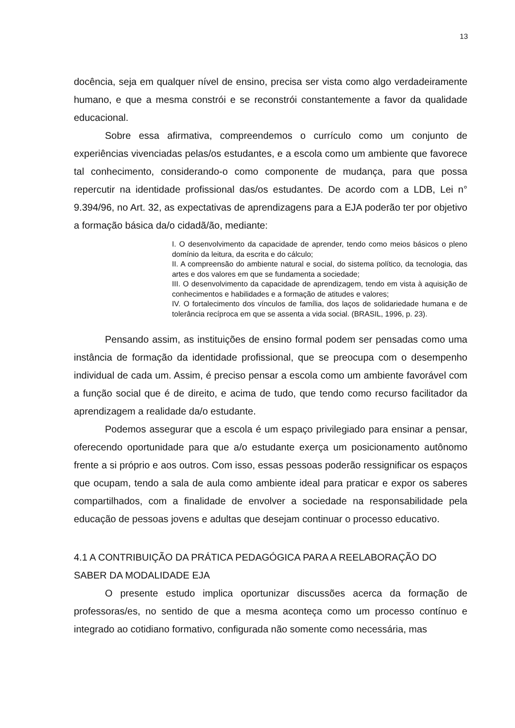13
docência, seja em qualquer nível de ensino, precisa ser vista como algo verdadeiramente humano, e que a mesma constrói e se reconstrói constantemente a favor da qualidade educacional.
Sobre essa afirmativa, compreendemos o currículo como um conjunto de experiências vivenciadas pelas/os estudantes, e a escola como um ambiente que favorece tal conhecimento, considerando-o como componente de mudança, para que possa repercutir na identidade profissional das/os estudantes. De acordo com a LDB, Lei n° 9.394/96, no Art. 32, as expectativas de aprendizagens para a EJA poderão ter por objetivo a formação básica da/o cidadã/ão, mediante:
I. O desenvolvimento da capacidade de aprender, tendo como meios básicos o pleno domínio da leitura, da escrita e do cálculo;
II. A compreensão do ambiente natural e social, do sistema político, da tecnologia, das artes e dos valores em que se fundamenta a sociedade;
III. O desenvolvimento da capacidade de aprendizagem, tendo em vista à aquisição de conhecimentos e habilidades e a formação de atitudes e valores;
IV. O fortalecimento dos vínculos de família, dos laços de solidariedade humana e de tolerância recíproca em que se assenta a vida social. (BRASIL, 1996, p. 23).
Pensando assim, as instituições de ensino formal podem ser pensadas como uma instância de formação da identidade profissional, que se preocupa com o desempenho individual de cada um. Assim, é preciso pensar a escola como um ambiente favorável com a função social que é de direito, e acima de tudo, que tendo como recurso facilitador da aprendizagem a realidade da/o estudante.
Podemos assegurar que a escola é um espaço privilegiado para ensinar a pensar, oferecendo oportunidade para que a/o estudante exerça um posicionamento autônomo frente a si próprio e aos outros. Com isso, essas pessoas poderão ressignificar os espaços que ocupam, tendo a sala de aula como ambiente ideal para praticar e expor os saberes compartilhados, com a finalidade de envolver a sociedade na responsabilidade pela educação de pessoas jovens e adultas que desejam continuar o processo educativo.
4.1 A CONTRIBUIÇÃO DA PRÁTICA PEDAGÓGICA PARA A REELABORAÇÃO DO SABER DA MODALIDADE EJA
O presente estudo implica oportunizar discussões acerca da formação de professoras/es, no sentido de que a mesma aconteça como um processo contínuo e integrado ao cotidiano formativo, configurada não somente como necessária, mas